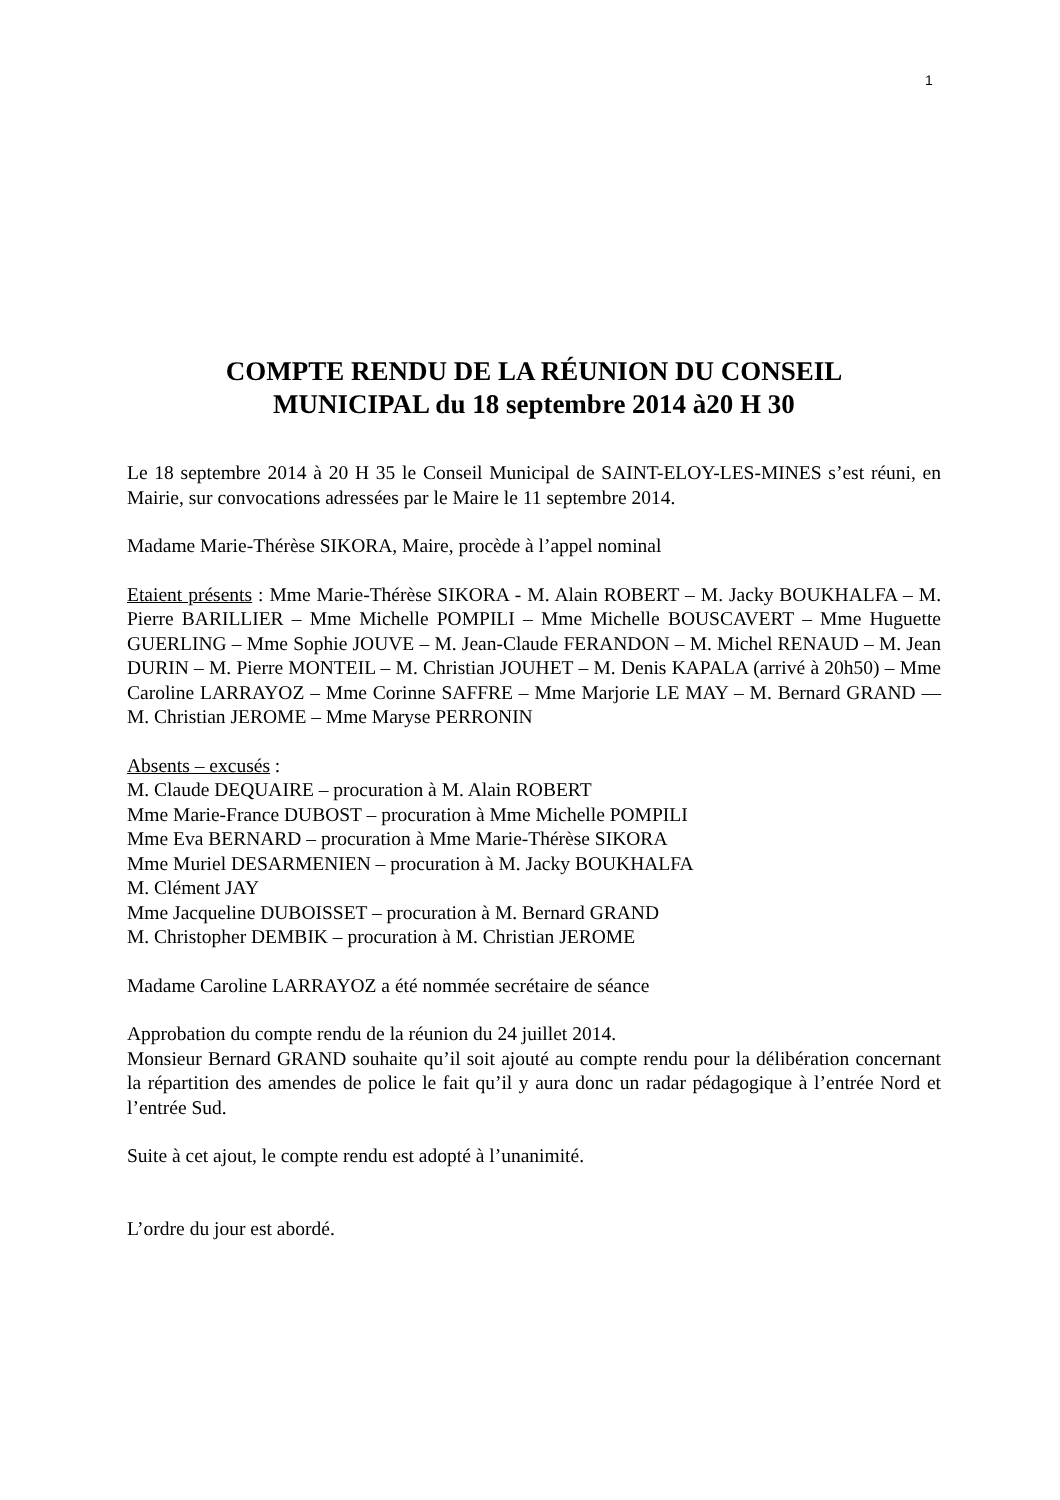1
COMPTE RENDU DE LA RÉUNION DU CONSEIL
MUNICIPAL du 18 septembre 2014 à20 H 30
Le 18 septembre 2014 à 20 H 35 le Conseil Municipal de SAINT-ELOY-LES-MINES s’est réuni, en Mairie, sur convocations adressées par le Maire le 11 septembre 2014.
Madame Marie-Thérèse SIKORA, Maire, procède à l’appel nominal
Etaient présents : Mme Marie-Thérèse SIKORA - M. Alain ROBERT – M. Jacky BOUKHALFA – M. Pierre BARILLIER – Mme Michelle POMPILI – Mme Michelle BOUSCAVERT – Mme Huguette GUERLING – Mme Sophie JOUVE – M. Jean-Claude FERANDON – M. Michel RENAUD – M. Jean DURIN – M. Pierre MONTEIL – M. Christian JOUHET – M. Denis KAPALA (arrivé à 20h50) – Mme Caroline LARRAYOZ – Mme Corinne SAFFRE – Mme Marjorie LE MAY – M. Bernard GRAND — M. Christian JEROME – Mme Maryse PERRONIN
Absents – excusés :
M. Claude DEQUAIRE – procuration à M. Alain ROBERT
Mme Marie-France DUBOST – procuration à Mme Michelle POMPILI
Mme Eva BERNARD – procuration à Mme Marie-Thérèse SIKORA
Mme Muriel DESARMENIEN – procuration à M. Jacky BOUKHALFA
M. Clément JAY
Mme Jacqueline DUBOISSET – procuration à M. Bernard GRAND
M. Christopher DEMBIK – procuration à M. Christian JEROME
Madame Caroline LARRAYOZ a été nommée secrétaire de séance
Approbation du compte rendu de la réunion du 24 juillet 2014.
Monsieur Bernard GRAND souhaite qu’il soit ajouté au compte rendu pour la délibération concernant la répartition des amendes de police le fait qu’il y aura donc un radar pédagogique à l’entrée Nord et l’entrée Sud.
Suite à cet ajout, le compte rendu est adopté à l’unanimité.
L’ordre du jour est abordé.